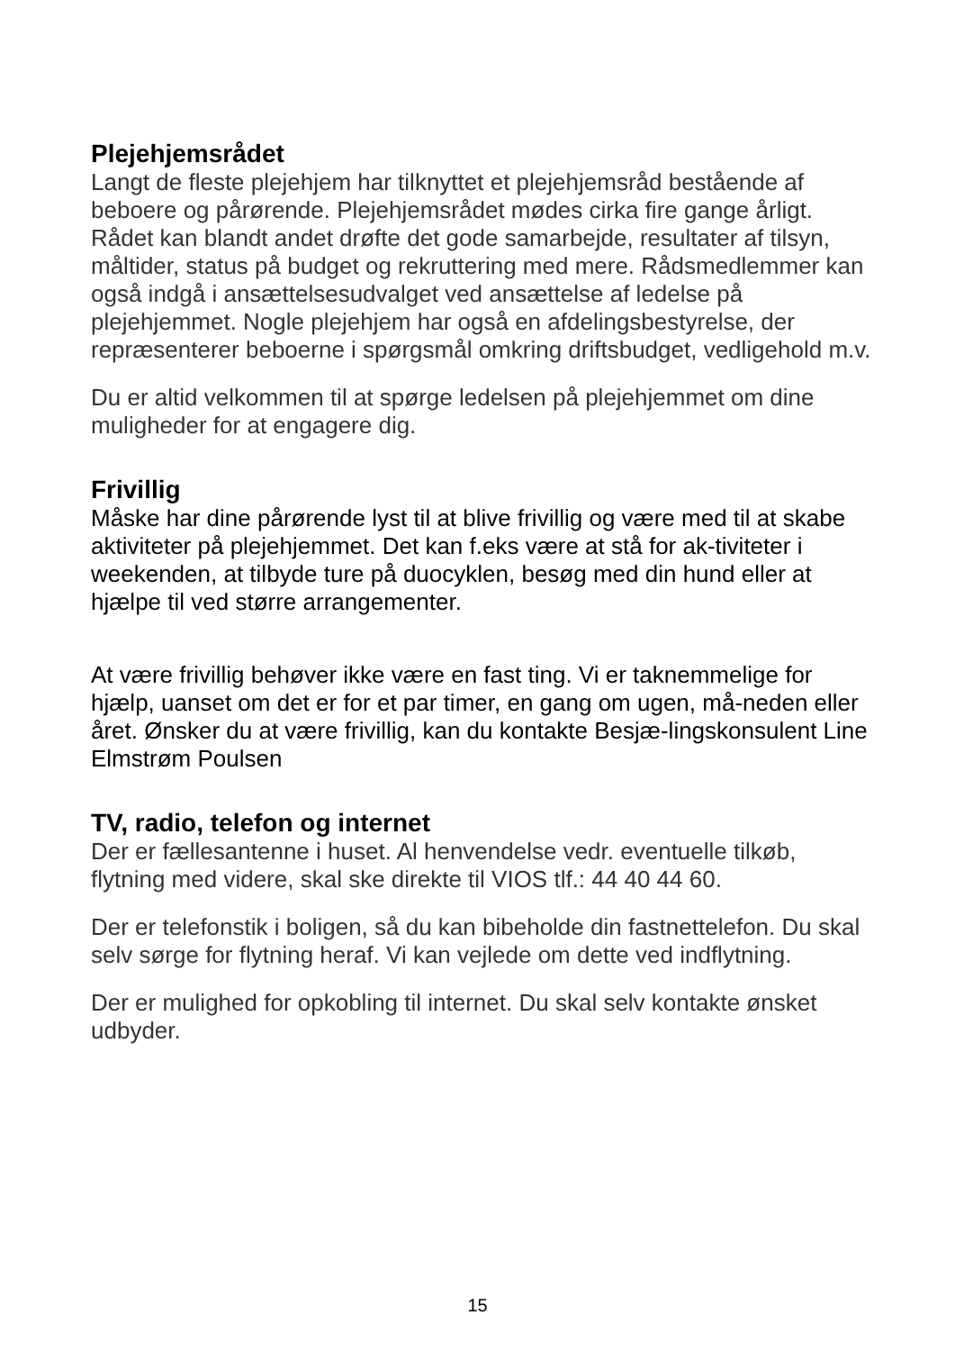Plejehjemsrådet
Langt de fleste plejehjem har tilknyttet et plejehjemsråd bestående af beboere og pårørende. Plejehjemsrådet mødes cirka fire gange årligt. Rådet kan blandt andet drøfte det gode samarbejde, resultater af tilsyn, måltider, status på budget og rekruttering med mere. Rådsmedlemmer kan også indgå i ansættelsesudvalget ved ansættelse af ledelse på plejehjemmet. Nogle plejehjem har også en afdelingsbestyrelse, der repræsenterer beboerne i spørgsmål omkring driftsbudget, vedligehold m.v.
Du er altid velkommen til at spørge ledelsen på plejehjemmet om dine muligheder for at engagere dig.
Frivillig
Måske har dine pårørende lyst til at blive frivillig og være med til at skabe aktiviteter på plejehjemmet. Det kan f.eks være at stå for ak-tiviteter i weekenden, at tilbyde ture på duocyklen, besøg med din hund eller at hjælpe til ved større arrangementer.
At være frivillig behøver ikke være en fast ting. Vi er taknemmelige for hjælp, uanset om det er for et par timer, en gang om ugen, må-neden eller året. Ønsker du at være frivillig, kan du kontakte Besjæ-lingskonsulent Line Elmstrøm Poulsen
TV, radio, telefon og internet
Der er fællesantenne i huset. Al henvendelse vedr. eventuelle tilkøb, flytning med videre, skal ske direkte til VIOS tlf.: 44 40 44 60.
Der er telefonstik i boligen, så du kan bibeholde din fastnettelefon. Du skal selv sørge for flytning heraf. Vi kan vejlede om dette ved indflytning.
Der er mulighed for opkobling til internet. Du skal selv kontakte ønsket udbyder.
15